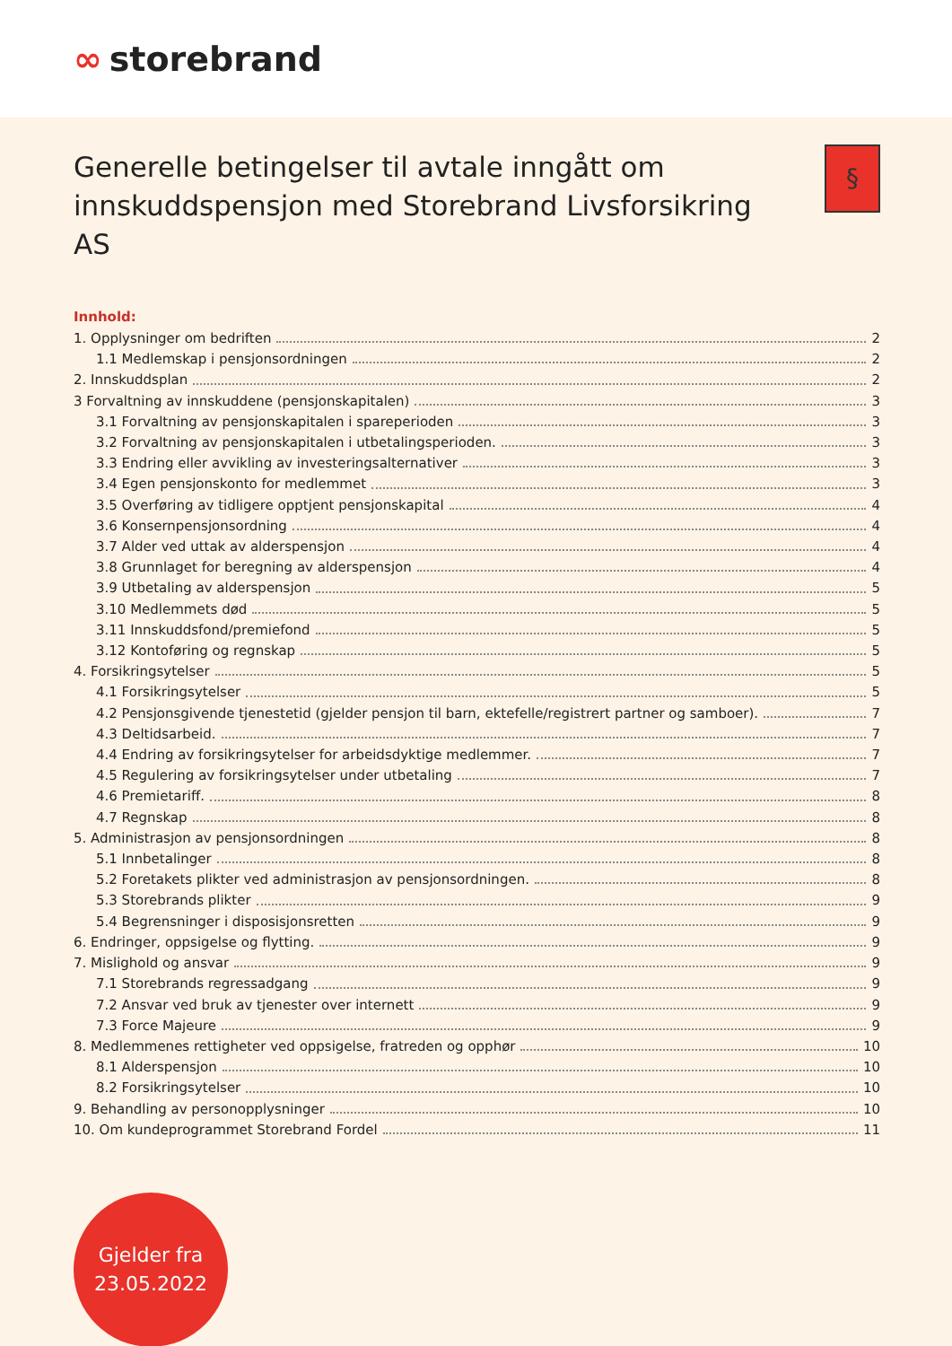∞ storebrand
Generelle betingelser til avtale inngått om innskuddspensjon med Storebrand Livsforsikring AS
§
Innhold:
1. Opplysninger om bedriften 2
1.1 Medlemskap i pensjonsordningen 2
2. Innskuddsplan 2
3 Forvaltning av innskuddene (pensjonskapitalen) 3
3.1 Forvaltning av pensjonskapitalen i spareperioden 3
3.2 Forvaltning av pensjonskapitalen i utbetalingsperioden. 3
3.3 Endring eller avvikling av investeringsalternativer 3
3.4 Egen pensjonskonto for medlemmet 3
3.5 Overføring av tidligere opptjent pensjonskapital 4
3.6 Konsernpensjonsordning 4
3.7 Alder ved uttak av alderspensjon 4
3.8 Grunnlaget for beregning av alderspensjon 4
3.9 Utbetaling av alderspensjon 5
3.10 Medlemmets død 5
3.11 Innskuddsfond/premiefond 5
3.12 Kontoføring og regnskap 5
4. Forsikringsytelser 5
4.1 Forsikringsytelser 5
4.2 Pensjonsgivende tjenestetid (gjelder pensjon til barn, ektefelle/registrert partner og samboer). 7
4.3 Deltidsarbeid. 7
4.4 Endring av forsikringsytelser for arbeidsdyktige medlemmer. 7
4.5 Regulering av forsikringsytelser under utbetaling 7
4.6 Premietariff. 8
4.7 Regnskap 8
5. Administrasjon av pensjonsordningen 8
5.1 Innbetalinger 8
5.2 Foretakets plikter ved administrasjon av pensjonsordningen. 8
5.3 Storebrands plikter 9
5.4 Begrensninger i disposisjonsretten 9
6. Endringer, oppsigelse og flytting. 9
7. Mislighold og ansvar 9
7.1 Storebrands regressadgang 9
7.2 Ansvar ved bruk av tjenester over internett 9
7.3 Force Majeure 9
8. Medlemmenes rettigheter ved oppsigelse, fratreden og opphør 10
8.1 Alderspensjon 10
8.2 Forsikringsytelser 10
9. Behandling av personopplysninger 10
10. Om kundeprogrammet Storebrand Fordel 11
Gjelder fra
23.05.2022